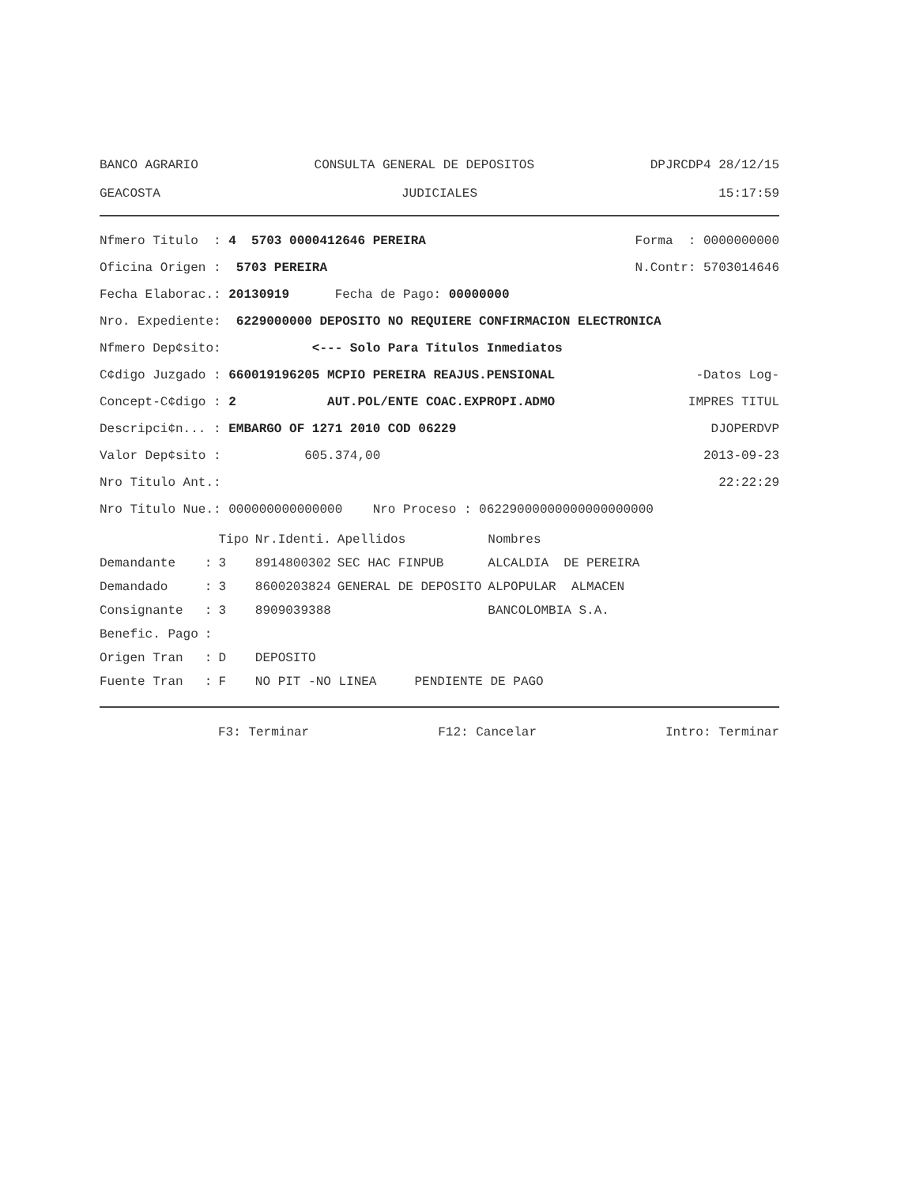BANCO AGRARIO CONSULTA GENERAL DE DEPOSITOS DPJRCDP4 28/12/15
GEACOSTA JUDICIALES 15:17:59
Nfmero Titulo : 4 5703 0000412646 PEREIRA Forma : 0000000000
Oficina Origen : 5703 PEREIRA N.Contr: 5703014646
Fecha Elaborac.: 20130919 Fecha de Pago: 00000000
Nro. Expediente: 6229000000 DEPOSITO NO REQUIERE CONFIRMACION ELECTRONICA
Nfmero Dep¢sito: <--- Solo Para Titulos Inmediatos
C¢digo Juzgado : 660019196205 MCPIO PEREIRA REAJUS.PENSIONAL -Datos Log-
Concept-C¢digo : 2 AUT.POL/ENTE COAC.EXPROPI.ADMO IMPRES TITUL
Descripci¢n... : EMBARGO OF 1271 2010 COD 06229 DJOPERDVP
Valor Dep¢sito : 605.374,00 2013-09-23
Nro Titulo Ant.: 22:22:29
Nro Titulo Nue.: 000000000000000 Nro Proceso : 06229000000000000000000
| | | Tipo | Nr.Identi. | Apellidos | Nombres |
| --- | --- | --- | --- | --- | --- |
| Demandante | : | 3 | 8914800302 | SEC HAC FINPUB | ALCALDIA DE PEREIRA |
| Demandado | : | 3 | 8600203824 | GENERAL DE DEPOSITO | ALPOPULAR ALMACEN |
| Consignante | : | 3 | 8909039388 | | BANCOLOMBIA S.A. |
| Benefic. Pago | : | | | | |
| Origen Tran | : | D | DEPOSITO | | |
| Fuente Tran | : | F | NO PIT -NO LINEA PENDIENTE DE PAGO | | |
F3: Terminar F12: Cancelar Intro: Terminar